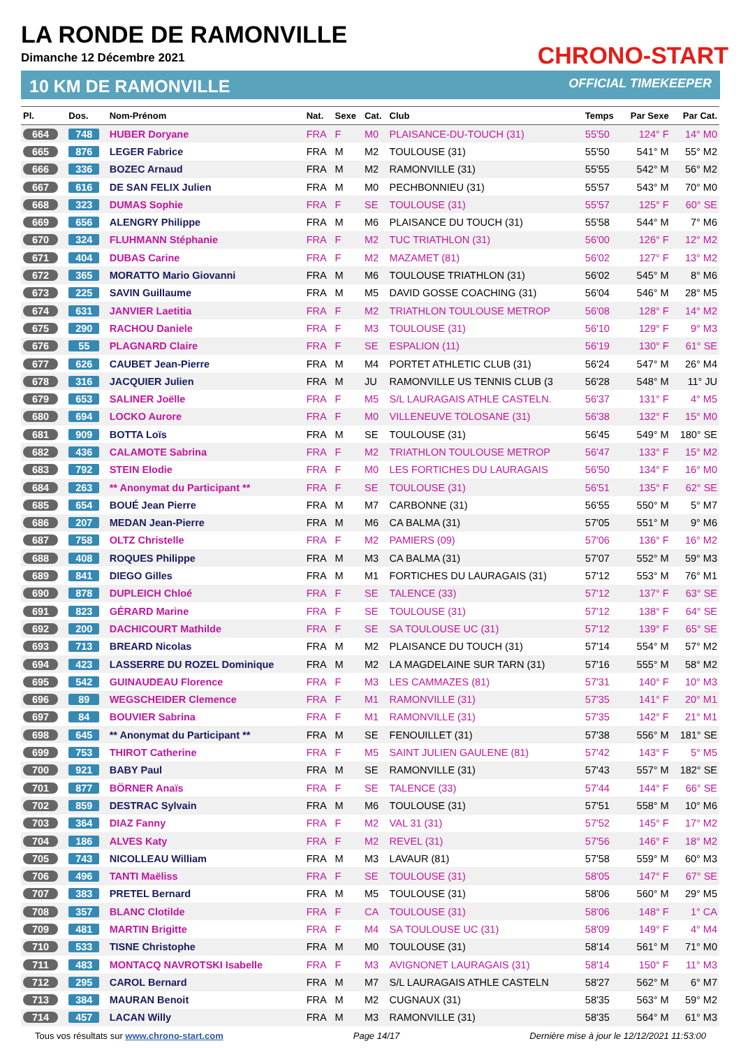LA RONDE DE RAMONVILLE
Dimanche 12 Décembre 2021
CHRONO-START
10 KM DE RAMONVILLE OFFICIAL TIMEKEEPER
| Pl. | Dos. | Nom-Prénom | Nat. | Sexe | Cat. | Club | Temps | Par Sexe | Par Cat. |
| --- | --- | --- | --- | --- | --- | --- | --- | --- | --- |
| 664 | 748 | HUBER Doryane | FRA | F | M0 | PLAISANCE-DU-TOUCH (31) | 55'50 | 124° F | 14° M0 |
| 665 | 876 | LEGER Fabrice | FRA | M | M2 | TOULOUSE (31) | 55'50 | 541° M | 55° M2 |
| 666 | 336 | BOZEC Arnaud | FRA | M | M2 | RAMONVILLE (31) | 55'55 | 542° M | 56° M2 |
| 667 | 616 | DE SAN FELIX Julien | FRA | M | M0 | PECHBONNIEU (31) | 55'57 | 543° M | 70° M0 |
| 668 | 323 | DUMAS Sophie | FRA | F | SE | TOULOUSE (31) | 55'57 | 125° F | 60° SE |
| 669 | 656 | ALENGRY Philippe | FRA | M | M6 | PLAISANCE DU TOUCH (31) | 55'58 | 544° M | 7° M6 |
| 670 | 324 | FLUHMANN Stéphanie | FRA | F | M2 | TUC TRIATHLON (31) | 56'00 | 126° F | 12° M2 |
| 671 | 404 | DUBAS Carine | FRA | F | M2 | MAZAMET (81) | 56'02 | 127° F | 13° M2 |
| 672 | 365 | MORATTO Mario Giovanni | FRA | M | M6 | TOULOUSE TRIATHLON (31) | 56'02 | 545° M | 8° M6 |
| 673 | 225 | SAVIN Guillaume | FRA | M | M5 | DAVID GOSSE COACHING (31) | 56'04 | 546° M | 28° M5 |
| 674 | 631 | JANVIER Laetitia | FRA | F | M2 | TRIATHLON TOULOUSE METROP | 56'08 | 128° F | 14° M2 |
| 675 | 290 | RACHOU Daniele | FRA | F | M3 | TOULOUSE (31) | 56'10 | 129° F | 9° M3 |
| 676 | 55 | PLAGNARD Claire | FRA | F | SE | ESPALION (11) | 56'19 | 130° F | 61° SE |
| 677 | 626 | CAUBET Jean-Pierre | FRA | M | M4 | PORTET ATHLETIC CLUB (31) | 56'24 | 547° M | 26° M4 |
| 678 | 316 | JACQUIER Julien | FRA | M | JU | RAMONVILLE US TENNIS CLUB (3 | 56'28 | 548° M | 11° JU |
| 679 | 653 | SALINER Joëlle | FRA | F | M5 | S/L LAURAGAIS ATHLE CASTELN. | 56'37 | 131° F | 4° M5 |
| 680 | 694 | LOCKO Aurore | FRA | F | M0 | VILLENEUVE TOLOSANE (31) | 56'38 | 132° F | 15° M0 |
| 681 | 909 | BOTTA Loïs | FRA | M | SE | TOULOUSE (31) | 56'45 | 549° M | 180° SE |
| 682 | 436 | CALAMOTE Sabrina | FRA | F | M2 | TRIATHLON TOULOUSE METROP | 56'47 | 133° F | 15° M2 |
| 683 | 792 | STEIN Elodie | FRA | F | M0 | LES FORTICHES DU LAURAGAIS | 56'50 | 134° F | 16° M0 |
| 684 | 263 | ** Anonymat du Participant ** | FRA | F | SE | TOULOUSE (31) | 56'51 | 135° F | 62° SE |
| 685 | 654 | BOUÉ Jean Pierre | FRA | M | M7 | CARBONNE (31) | 56'55 | 550° M | 5° M7 |
| 686 | 207 | MEDAN Jean-Pierre | FRA | M | M6 | CA BALMA (31) | 57'05 | 551° M | 9° M6 |
| 687 | 758 | OLTZ Christelle | FRA | F | M2 | PAMIERS (09) | 57'06 | 136° F | 16° M2 |
| 688 | 408 | ROQUES Philippe | FRA | M | M3 | CA BALMA (31) | 57'07 | 552° M | 59° M3 |
| 689 | 841 | DIEGO Gilles | FRA | M | M1 | FORTICHES DU LAURAGAIS (31) | 57'12 | 553° M | 76° M1 |
| 690 | 878 | DUPLEICH Chloé | FRA | F | SE | TALENCE (33) | 57'12 | 137° F | 63° SE |
| 691 | 823 | GÉRARD Marine | FRA | F | SE | TOULOUSE (31) | 57'12 | 138° F | 64° SE |
| 692 | 200 | DACHICOURT Mathilde | FRA | F | SE | SA TOULOUSE UC (31) | 57'12 | 139° F | 65° SE |
| 693 | 713 | BREARD Nicolas | FRA | M | M2 | PLAISANCE DU TOUCH (31) | 57'14 | 554° M | 57° M2 |
| 694 | 423 | LASSERRE DU ROZEL Dominique | FRA | M | M2 | LA MAGDELAINE SUR TARN (31) | 57'16 | 555° M | 58° M2 |
| 695 | 542 | GUINAUDEAU Florence | FRA | F | M3 | LES CAMMAZES (81) | 57'31 | 140° F | 10° M3 |
| 696 | 89 | WEGSCHEIDER Clemence | FRA | F | M1 | RAMONVILLE (31) | 57'35 | 141° F | 20° M1 |
| 697 | 84 | BOUVIER Sabrina | FRA | F | M1 | RAMONVILLE (31) | 57'35 | 142° F | 21° M1 |
| 698 | 645 | ** Anonymat du Participant ** | FRA | M | SE | FENOUILLET (31) | 57'38 | 556° M | 181° SE |
| 699 | 753 | THIROT Catherine | FRA | F | M5 | SAINT JULIEN GAULENE (81) | 57'42 | 143° F | 5° M5 |
| 700 | 921 | BABY Paul | FRA | M | SE | RAMONVILLE (31) | 57'43 | 557° M | 182° SE |
| 701 | 877 | BÖRNER Anaïs | FRA | F | SE | TALENCE (33) | 57'44 | 144° F | 66° SE |
| 702 | 859 | DESTRAC Sylvain | FRA | M | M6 | TOULOUSE (31) | 57'51 | 558° M | 10° M6 |
| 703 | 364 | DIAZ Fanny | FRA | F | M2 | VAL 31 (31) | 57'52 | 145° F | 17° M2 |
| 704 | 186 | ALVES Katy | FRA | F | M2 | REVEL (31) | 57'56 | 146° F | 18° M2 |
| 705 | 743 | NICOLLEAU William | FRA | M | M3 | LAVAUR (81) | 57'58 | 559° M | 60° M3 |
| 706 | 496 | TANTI Maëliss | FRA | F | SE | TOULOUSE (31) | 58'05 | 147° F | 67° SE |
| 707 | 383 | PRETEL Bernard | FRA | M | M5 | TOULOUSE (31) | 58'06 | 560° M | 29° M5 |
| 708 | 357 | BLANC Clotilde | FRA | F | CA | TOULOUSE (31) | 58'06 | 148° F | 1° CA |
| 709 | 481 | MARTIN Brigitte | FRA | F | M4 | SA TOULOUSE UC (31) | 58'09 | 149° F | 4° M4 |
| 710 | 533 | TISNE Christophe | FRA | M | M0 | TOULOUSE (31) | 58'14 | 561° M | 71° M0 |
| 711 | 483 | MONTACQ NAVROTSKI Isabelle | FRA | F | M3 | AVIGNONET LAURAGAIS (31) | 58'14 | 150° F | 11° M3 |
| 712 | 295 | CAROL Bernard | FRA | M | M7 | S/L LAURAGAIS ATHLE CASTELN | 58'27 | 562° M | 6° M7 |
| 713 | 384 | MAURAN Benoit | FRA | M | M2 | CUGNAUX (31) | 58'35 | 563° M | 59° M2 |
| 714 | 457 | LACAN Willy | FRA | M | M3 | RAMONVILLE (31) | 58'35 | 564° M | 61° M3 |
Tous vos résultats sur www.chrono-start.com Page 14/17 Dernière mise à jour le 12/12/2021 11:53:00